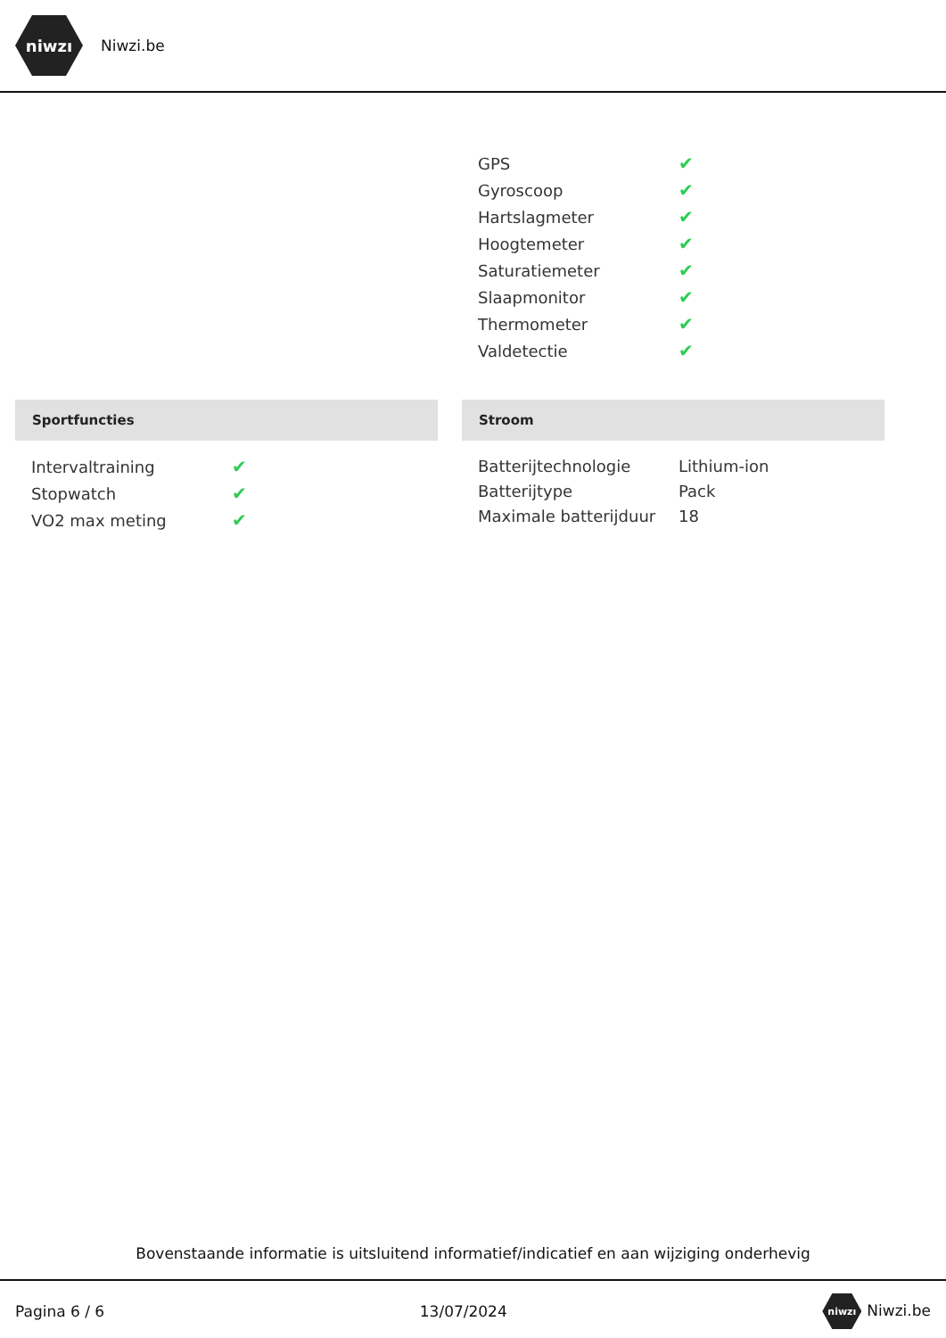niwzı
Niwzi.be
| GPS | ✔ |
| Gyroscoop | ✔ |
| Hartslagmeter | ✔ |
| Hoogtemeter | ✔ |
| Saturatiemeter | ✔ |
| Slaapmonitor | ✔ |
| Thermometer | ✔ |
| Valdetectie | ✔ |
Sportfuncties
| Intervaltraining | ✔ |
| Stopwatch | ✔ |
| VO2 max meting | ✔ |
Stroom
| Batterijtechnologie | Lithium-ion |
| Batterijtype | Pack |
| Maximale batterijduur | 18 |
Bovenstaande informatie is uitsluitend informatief/indicatief en aan wijziging onderhevig
Pagina 6 / 6 13/07/2024 niwzı Niwzi.be